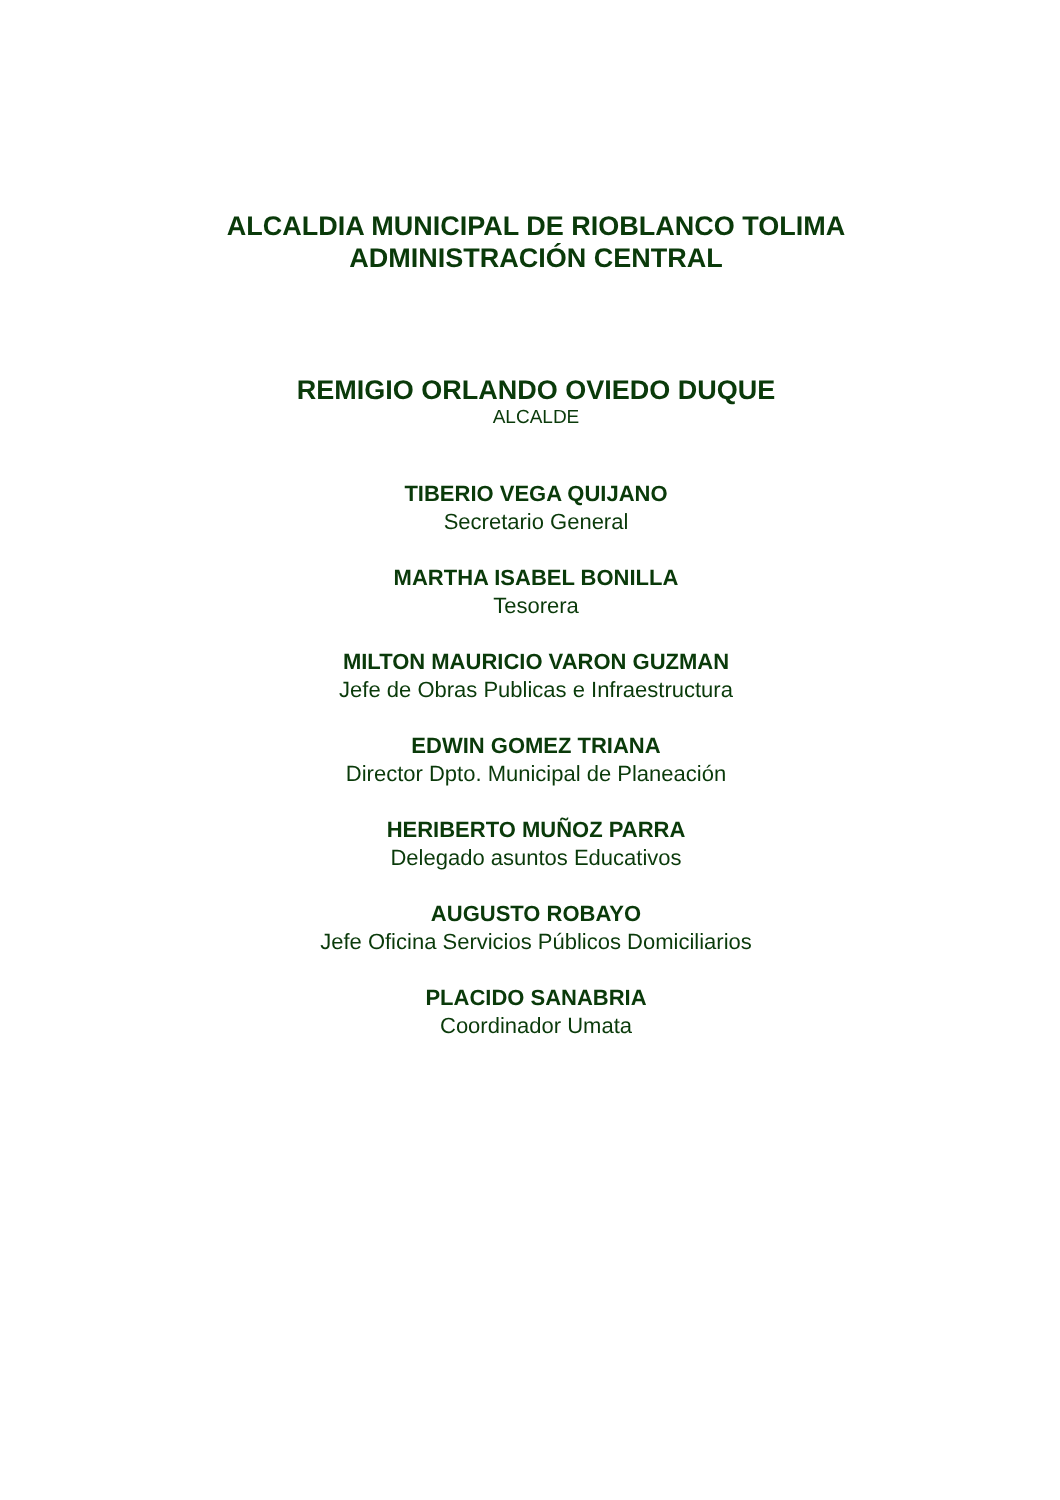ALCALDIA MUNICIPAL DE RIOBLANCO TOLIMA
ADMINISTRACIÓN CENTRAL
REMIGIO ORLANDO OVIEDO DUQUE
ALCALDE
TIBERIO VEGA QUIJANO
Secretario General
MARTHA ISABEL BONILLA
Tesorera
MILTON MAURICIO VARON GUZMAN
Jefe de Obras Publicas e Infraestructura
EDWIN GOMEZ TRIANA
Director Dpto. Municipal de Planeación
HERIBERTO MUÑOZ PARRA
Delegado asuntos Educativos
AUGUSTO ROBAYO
Jefe Oficina Servicios Públicos Domiciliarios
PLACIDO SANABRIA
Coordinador Umata